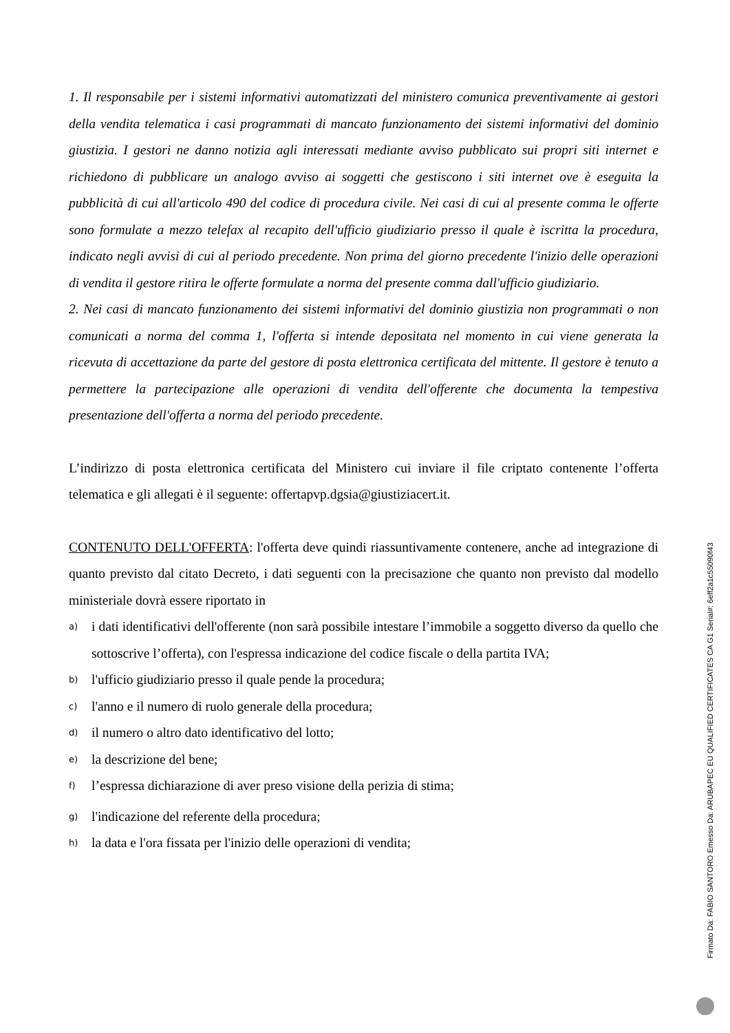1. Il responsabile per i sistemi informativi automatizzati del ministero comunica preventivamente ai gestori della vendita telematica i casi programmati di mancato funzionamento dei sistemi informativi del dominio giustizia. I gestori ne danno notizia agli interessati mediante avviso pubblicato sui propri siti internet e richiedono di pubblicare un analogo avviso ai soggetti che gestiscono i siti internet ove è eseguita la pubblicità di cui all'articolo 490 del codice di procedura civile. Nei casi di cui al presente comma le offerte sono formulate a mezzo telefax al recapito dell'ufficio giudiziario presso il quale è iscritta la procedura, indicato negli avvisi di cui al periodo precedente. Non prima del giorno precedente l'inizio delle operazioni di vendita il gestore ritira le offerte formulate a norma del presente comma dall'ufficio giudiziario.
2. Nei casi di mancato funzionamento dei sistemi informativi del dominio giustizia non programmati o non comunicati a norma del comma 1, l'offerta si intende depositata nel momento in cui viene generata la ricevuta di accettazione da parte del gestore di posta elettronica certificata del mittente. Il gestore è tenuto a permettere la partecipazione alle operazioni di vendita dell'offerente che documenta la tempestiva presentazione dell'offerta a norma del periodo precedente.
L’indirizzo di posta elettronica certificata del Ministero cui inviare il file criptato contenente l’offerta telematica e gli allegati è il seguente: offertapvp.dgsia@giustiziacert.it.
CONTENUTO DELL'OFFERTA: l'offerta deve quindi riassuntivamente contenere, anche ad integrazione di quanto previsto dal citato Decreto, i dati seguenti con la precisazione che quanto non previsto dal modello ministeriale dovrà essere riportato in
a) i dati identificativi dell'offerente (non sarà possibile intestare l’immobile a soggetto diverso da quello che sottoscrive l’offerta), con l'espressa indicazione del codice fiscale o della partita IVA;
b) l'ufficio giudiziario presso il quale pende la procedura;
c) l'anno e il numero di ruolo generale della procedura;
d) il numero o altro dato identificativo del lotto;
e) la descrizione del bene;
f) l’espressa dichiarazione di aver preso visione della perizia di stima;
g) l'indicazione del referente della procedura;
h) la data e l'ora fissata per l'inizio delle operazioni di vendita;
Firmato Da: FABIO SANTORO Emesso Da: ARUBAPEC EU QUALIFIED CERTIFICATES CA G1 Serial#: 6eff2a1c55090f43